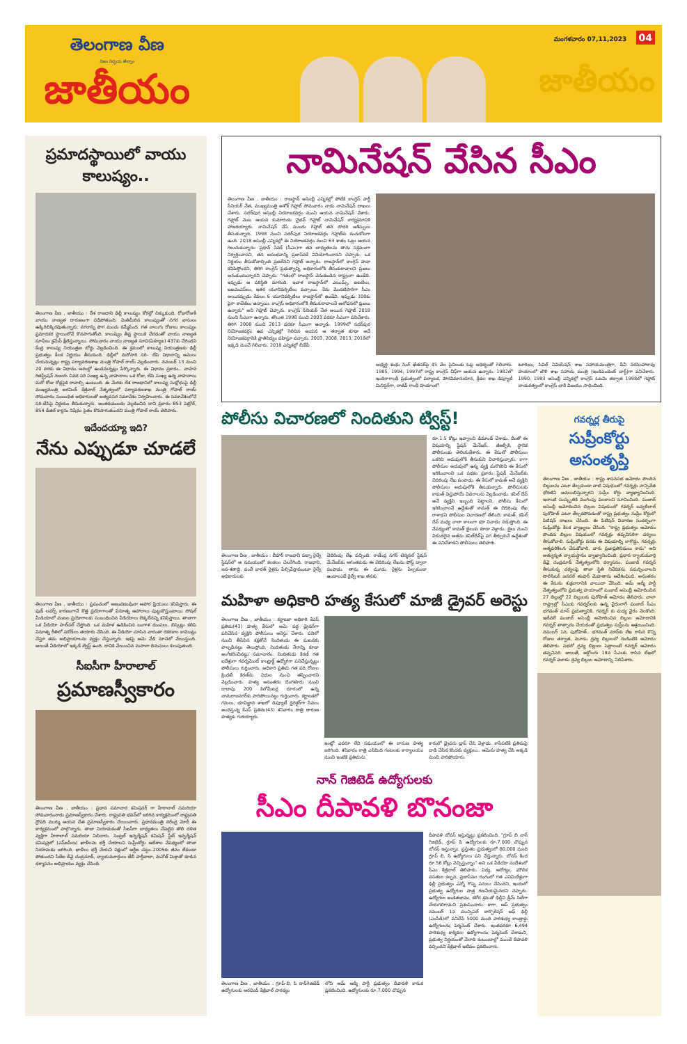తెలంగాణ వీణ
నిజం నిర్భయ తేల్చాం
జాతీయం
మంగళవారం 07,11,2023 04
జాతీయం
ప్రమాదస్థాయిలో వాయు కాలుష్యం..
తెలంగాణ వీణ , జాతీయం : దేశ రాజధాని ఢిల్లీ కాలుష్యం కోరల్లో చిక్కుకుంది. రోజురోజుకీ వాయు నాణ్యత దారుణంగా పడిపోతుంది. మితిమీరిన కాలుష్యంతో నగర వాసులు ఉక్కిరిబిక్కిరవుతున్నారు. నగరాన్ని పొగ మంచు కమ్మేసింది. గత నాలుగు రోజులు కాలుష్యం ప్రమాదకర స్థాయిలోనే కొనసాగుతోంది. కాలుష్యం తీవ్ర స్థాయికి చేరడంతో వాయు నాణ్యత సూచీలు క్రమేపీ క్షీణిస్తున్నాయి. సోమవారం వాయు నాణ్యత సూచి(ఏక్యూఐ) 437కు చేరిందని కేంద్ర కాలుష్య నియంత్రణ బోర్డు వెల్లడించింది. ఈ క్రమంలో కాలుష్య నియంత్రణకు ఢిల్లీ ప్రభుత్వం కీలక నిర్ణయం తీసుకుంది. ఢిల్లీలో మరోసారి సరి– బేసి విధానాన్ని అమలు చేయనున్నట్లు రాష్ట్ర పర్యావరణశాఖ మంత్రి గోపాల్ రాయ్ వెల్లడించారు. నవంబర్ 13 నుంచి 20 వరకు ఈ విధానం అమల్లో ఉండనున్నట్లు పేర్కొన్నారు. ఈ విధానం ప్రకారం.. వాహన రిజిస్ట్రేషన్ నంబరు చివర సరి సంఖ్య ఉన్న వాహనాలు ఒక రోజు, బేసి సంఖ్య ఉన్న వాహనాలు మరో రోజు రోడ్లపైకి రావాల్సి ఉంటుంది. ఈ మేరకు దేశ రాజధానిలో కాలుష్య సంక్షోభంపై ఢిల్లీ ముఖ్యమంత్రి అరవింద్ కేజ్రీవాల్ నేతృత్వంలో పర్యావరణశాఖ మంత్రి గోపాల్ రాయ్ సోమవారం సంబంధిత అధికారులతో అత్యవసర సమావేశం నిర్వహించారు. ఈ సమావేశంలోనే సరి-బేసిపై నిర్ణయం తీసుకున్నారు. అంతకుముందు వెల్లడించిన దాని ప్రకారం BS3 పెట్రోల్, BS4 డీజిల్ కార్లను నిషేధం సైతం కొనసాగుతుందని మంత్రి గోపాల్ రాయ్ తెలిపారు.
ఇదేందయ్యా ఇది?
నేను ఎప్పుడూ చూడలే
తెలంగాణ వీణ , జాతీయం : ప్రపంచంలో అణువణువునా ఆహార ప్రియులు కనిపిస్తారు. ఈ ఫుడ్ లవర్స్ కారణంగానే కొత్త ప్రయోగాలతో వినూత్న ఆహారాలు పుట్టుకొస్తుంటాయి సోషల్ మీడియాలో వంటల ప్రయోగాలకు సంబంధించిన వీడియోలు లెక్కలేనన్ని కనిపిస్తాయి. తాజాగా ఒక వీడియో హల్‌చల్ చేస్తోంది. ఒక మహిళ ఉడికించిన బంగాళ దుంపలు, బిస్కెట్లు కలిపి వినూత్న రీతిలో పకోడీలు తయారు చేసింది. ఈ వీడియో చూసిన వారంతా రకరకాల కామెంట్లు చేస్తూ తమ అభిప్రాయాలను వ్యక్తం చేస్తున్నారు. ఇకపై ఆమె వేడి నూనెలో వేయిస్తుంది. అయితే వీడియోలో ఇక్కడే ట్విస్ట్ ఉంది. దానికి వేయించిన మసాలా దినుసులు కలుపుతుంది.
సీఐసీగా హీరాలాల్
ప్రమాణస్వీకారం
తెలంగాణ వీణ , జాతీయం : ప్రధాన సమాచార కమిషనర్ గా హీరాలాల్ సమరియా సోమవారంనాడు ప్రమాణస్వీకారం చేశారు. రాష్ట్రపతి భవన్‌లో జరిగిన కార్యక్రమంలో రాష్ట్రపతి ద్రౌపది ముర్ము ఆయన చేత ప్రమాణస్వీకారం చేయించారు. ప్రధానమంత్రి నరేంద్ర మోదీ ఈ కార్యక్రమంలో పాల్గొన్నారు. తాజా నియామకంతో సీఐసీగా బాధ్యతలు చేపట్టిన తొలి దళిత వ్యక్తిగా హీరాలాల్ సమరియా నిలిచారు. సెంట్రల్ ఇన్ఫర్మేషన్ కమిషన్ స్టేట్ ఇన్ఫర్మేషన్ కమిషన్లలో (ఎస్ఐసీలు) ఖాళీలను భర్తీ చేయాలని సుప్రీంకోర్టు ఆదేశాల నేపథ్యంలో తాజా నియామకం జరిగింది. ఖాళీలు భర్తీ చేయని పక్షంలో ఆర్టీఐ చట్టం–2005కు జీవం లేకుండా పోతుందని సీజేఐ డీవై చంద్రచూడ్, న్యాయమూర్తులు జేబీ పార్దీవాలా, మనోజ్ మిశ్రాతో కూడిన ధర్మాసనం అభిప్రాయం వ్యక్తం చేసింది.
నామినేషన్ వేసిన సీఎం
తెలంగాణ వీణ , జాతీయం : రాజస్థాన్ అసెంబ్లీ ఎన్నికల్లో పోటీకి కాంగ్రెస్ పార్టీ సీనియర్ నేత, ముఖ్యమంత్రి అశోక్ గెహ్లాట్ సోమవారం నాడు నామినేషన్ దాఖలు చేశారు. సదర్‌పుర అసెంబ్లీ నియోజకవర్గం నుంచి ఆయన నామినేషన్ వేశారు. గెహ్లాట్ వెంట ఆయన కుమారుడు వైభవ్ గెహ్లాట్ నామినేషన్ కార్యక్రమానికి హాజరయ్యారు. నామినేషన్ వేసే ముందు గెహ్లాట్ తన సోదరి ఆశీస్సులు తీసుకున్నారు. 1998 నుంచి సదర్‌పుర నియోజకవర్గం గెహ్లాట్‌కు కంచుకోటగా ఉంది. 2018 అసెంబ్లీ ఎన్నికల్లో ఈ నియోజకవర్గం నుంచి 63 శాతం ఓట్లు ఆయన గెలుచుకున్నారు. ప్రధాన్ సేవక్ (సీఎం)గా తన బాధ్యతలను తాను సక్రమంగా నిర్వర్తించానని, తన అనుభవాన్ని ప్రజాసేవకే వినియోగించానని చెప్పారు. ఒక నిర్ణయం తీసుకోవాల్సింది ప్రజలేనని గెహ్లాట్ అన్నారు. రాజస్థాన్‌లో కాంగ్రెస్ హవా కనిపిస్తోందని, తిరిగి కాంగ్రెస్ ప్రభుత్వాన్ని అధికారంలోకి తీసుకురావాలని ప్రజలు అనుకుంటున్నారని చెప్పారు. "గతంలో రాజస్థాన్ వెనుకబడిన రాష్ట్రంగా ఉండేది. ఇప్పుడు ఆ పరిస్థితి మారింది. ఇవాళ రాజస్థాన్‌లో ఎయిమ్స్, ఐఐటీలు, ఐఐఎంఎస్‌లు, ఇతర యూనివర్సిటీలు వచ్చాయి. నేను మొదటిసారిగా సీఎం అయినప్పుడు కేవలం 6 యూనివర్సిటీలు రాజస్థాన్‌లో ఉండేవి. ఇప్పుడు 100కు పైగా కాలేజీలు ఉన్నాయి. కాంగ్రెస్ అధికారంలోకి తీసుకురావాలనే ఆలోచనలో ప్రజలు ఉన్నారు" అని గెహ్లాట్ చెప్పారు. కాంగ్రెస్ సీనియర్ నేత అయిన గెహ్లాట్ 2018 నుంచి సీఎంగా ఉన్నారు. తొలుత 1998 నుంచి 2003 వరకూ సీఎంగా పనిచేశారు. తిరిగి 2008 నుంచి 2013 వరకూ సీఎంగా ఉన్నారు. 1999లో సదర్‌పుర నియోజకవర్గం ఉప ఎన్నికల్లో గెలిచిన ఆయన ఆ తర్వాత కూడా అదే నియోజకవర్గానికి ప్రాతినిధ్యం వహిస్తూ వచ్చారు. 2003, 2008, 2013, 2018లో ఇక్కడి నుంచే గెలిచారు. 2018 ఎన్నికల్లో బీజేపీ
అభ్యర్థి శంభు సింగ్ ఖేతసర్‌పై 45 వేల పైచిలుకు ఓట్ల ఆధిక్యంతో గెలిచారు. 1985, 1994, 1997లో రాష్ట్ర కాంగ్రెస్ చీఫ్‌గా ఆయన ఉన్నారు. 1982లో ఇందిరాగాంధీ ప్రభుత్వంలో పర్యాటక, పౌరవిమానయాన, క్రీడల శాఖ డిప్యూటీ మినిస్టర్‌గా, రాజీవ్ గాంధీ హయాంలో
టూరిజం, సివిల్ ఏవియేషన్ శాఖ సహాయమంత్రిగా, పీవీ నరసింహారావు హయాంలో జౌళి శాఖ సహాయ మంత్రి (ఇండిపెండెంట్ చార్జ్)గా పనిచేశారు. 1990, 1993 అసెంబ్లీ ఎన్నికల్లో కాంగ్రెస్ ఓటమి తర్వాత 1998లో గెహ్లాట్ నాయకత్వంలో కాంగ్రెస్ భారీ విజయం సాధించింది.
పోలీసు విచారణలో నిందితుని ట్విస్ట్!
తెలంగాణ వీణ , జాతీయం : బీహార్ రాజధాని పట్నా రైల్వే స్టేషన్‌లో ఆ సమయంలో కలకలం చెలరేగింది. రాజధాని, జన-శతాబ్ది, వందే భారత్ రైళ్లను పేల్చివేస్తామంటూ రైల్వే అధికారులకు
బెదిరింపు లేఖ వచ్చింది. రాజేంద్ర నగర్ టెర్మినల్ స్టేషన్ మేనేజర్‌కు ఆగంతకుడు ఈ బెదిరింపు లేఖను పోస్ట్ ద్వారా పంపాడు. తాను ఈ మూడు రైళ్లను పేల్చకుండా ఉండాలంటే రైల్వే శాఖ తనకు
రూ.1.5 కోట్లు ఇవ్వాలని డిమాండ్ చేశాడు. దీంతో ఈ విషయాన్ని స్టేషన్ మేనేజర్.. జీఆర్పీకి, స్థానిక పోలీసులకు తెలియజేశారు. ఈ కేసులో పోలీసులు ఒకరిని అదుపులోకి తీసుకుని విచారిస్తున్నారు. కాగా పోలీసుల అదుపులో ఉన్న వ్యక్తి మరొకరిని ఈ కేసులో ఇరికించాలని ఒక పథకం ప్రకారం స్టేషన్ మేనేజర్‌కు బెదిరింపు లేఖ పంపాడు. ఈ కేసులో కామత్ అనే వ్యక్తిని పోలీసులు అదుపులోకి తీసుకున్నారు. పోలీసులకు కామత్ విస్తుపోయే వివరాలను వెల్లడించాడు. కపిల్ దేవ్ అనే వ్యక్తిని ఇబ్బంది పెట్టాలని, పోలీసు కేసులో ఇరికించాలనే ఉద్దేశంతో కామత్ ఈ బెదిరింపు లేఖ రాశాడని పోలీసుల విచారణలో తేలింది. కామత్, కపిల్ దేవ్ మధ్య చాలా కాలంగా భూ వివాదం నడుస్తోంది. ఈ నేపథ్యంలో కామత్ జైలుకు కూడా వెళ్లాడు. జైలు నుంచి విడుదలైన అతను కపిల్‌దేవ్‌పై పగ తీర్చుకునే ఉద్దేశంతో ఈ పనిచేశాడని పోలీసులు తెలిపారు.
మహిళా అధికారి హత్య కేసులో మాజీ డ్రైవర్ అరెస్టు
తెలంగాణ వీణ , జాతీయం : కర్ణాటకా అధికారి కేఎస్ ప్రతిమ(43) హత్య కేసులో ఆమె వద్ద డ్రైవర్‌గా పనిచేసిన వ్యక్తిని పోలీసులు అరెస్టు చేశారు. పనిలో నుంచి తీసేసిన కక్షతోనే నిందితుడు ఈ ఘటనకు పాల్పడినట్టు తెలుస్తోంది. నిందితుడు నేరాన్ని కూడా అంగీకరించినట్టు సమాచారం. నిందితుడు కిరణ్ గత ఐదేళ్లుగా గవర్నమెంట్ కాంట్రాక్ట్ ఉద్యోగిగా పనిచేస్తున్నట్టు పోలీసులు గుర్తించారు. అధికారి ప్రతిమ గత పది రోజుల క్రిందటే కిరణ్‌ను విధుల నుంచి తప్పించారని వెల్లడించారు. హత్య అనంతరం బెంగళూరు నుంచి దాదాపు 200 కిలోమీటర్ల దూరంలో ఉన్న చామరాజనగర్‌కు పారిపోయినట్టు గుర్తించారు. కర్ణాటకలో గనులు, భూవిజ్ఞాన శాఖలో డిప్యూటీ డైరెక్టర్‌గా సేవలు అందిస్తున్న కేఎస్ ప్రతిమ(43) శనివారం రాత్రి దారుణ హత్యకు గురయ్యారు.
ఇంట్లో ఎవరూ లేని సమయంలో ఈ దారుణ హత్య జరిగింది. శనివారం రాత్రి ఎనిమిది గంటలకు కార్యాలయం నుంచి ఇంటికి ప్రతిమను
కారులో డ్రైవరు డ్రాప్ చేసి వెళ్లాడు. కాసేపటికే ప్రతిమపై దాడి చేసిన కొందరు వ్యక్తులు.. ఆమెను హత్య చేసి అక్కడి నుంచి పారిపోయారు.
నాన్ గెజిటెడ్ ఉద్యోగులకు
సీఎం దీపావళి బొనంజా
తెలంగాణ వీణ , జాతీయం : గ్రూప్-బి, సి నాన్‌గెజిటెడ్ ఉద్యోగులకు అరవింద్ కేజ్రీవాల్ సారథ్యం
లోని ఆమ్ ఆద్మీ పార్టీ ప్రభుత్వం దీపావళి కానుక ప్రకటించింది. ఉద్యోగులకు రూ.7,000 చొప్పున
దీపావళి బోనస్ ఇస్తున్నట్టు ప్రకటించింది. "గ్రూప్ బి నాన్ గెజిటెడ్, గ్రూప్ సి ఉద్యోగులకు రూ.7,000 చొప్పున బోనస్ ఇస్తున్నాం. ప్రస్తుతం ప్రభుత్వంలో 80,000 మంది గ్రూప్ బి, సి ఉద్యోగులు పని చేస్తున్నారు. బోనస్ కింద రూ.56 కోట్లు వెచ్చిస్తున్నాం" అని ఒక వీడియో సందేశంలో సీఎం కేజ్రీవాల్ తెలిపారు. విద్య, ఆరోగ్యం, మౌలిక వసతుల కల్పన, ప్రజాసేవల రంగంలో గత ఎనిమిదేళ్లుగా ఢిల్లీ ప్రభుత్వం ఎన్నో గొప్ప పనులు చేసిందని, ఇందులో ప్రభుత్వ ఉద్యోగుల పాత్ర గణనీయమైనదని చెప్పారు. ఉద్యోగుల అంకితభావం, కఠోర శ్రమతో ఢిల్లీని డ్రీమ్ సిటీగా చేయగలిగామని ప్రశంసించారు. కాగా, ఆప్ ప్రభుత్వం నవంబర్ 1న మున్సిపల్ కార్పొరేషన్ ఆఫ్ ఢిల్లీ (ఎంసీడీ)లో పనిచేసే 5000 మంది పారిశుధ్య కాంట్రాక్టు ఉద్యోగులను పెర్మనెంట్ చేశారు. ఇంతవరకూ 6,494 పారిశుధ్య కార్మికుల ఉద్యోగాలను పెర్మనెంట్ చేశామని, ప్రభుత్వ నిర్ణయంతో వేలాది కుటుంబాల్లో ముందే దీపావళి వచ్చిందని కేజ్రీవాల్ ఇటీవల ప్రకటించారు.
గవర్నర్ల తీరుపై
సుప్రీంకోర్టు అసంతృప్తి
తెలంగాణ వీణ , జాతీయం : రాష్ట్ర శాసనసభ ఆమోదం పొందిన బిల్లులను ఎటూ తేల్చకుండా వాటి విషయంలో గవర్నర్లు నాన్చివేత ధోరణిని అవలంబిస్తున్నారని సుప్రీం కోర్టు వ్యాఖ్యానించింది. ఇలాంటి సంస్కృతికి ముగింపు పలకాలని సూచించింది. పంజాబ్ అసెంబ్లీ ఆమోదించిన బిల్లుల విషయంలో గవర్నర్ బన్వరీలాల్ పురోహిత్ ఎటూ తేల్చకపోవడంతో రాష్ట్ర ప్రభుత్వం సుప్రీం కోర్టులో పిటిషన్ దాఖలు చేసింది. ఈ పిటిషన్ విచారణ సందర్భంగా సుప్రీంకోర్టు కీలక వ్యాఖ్యలు చేసింది. "రాష్ట్ర ప్రభుత్వం ఆమోదం పొందిన బిల్లుల విషయంలో గవర్నర్లు తప్పనిసరిగా చర్యలు తీసుకోవాలి. సుప్రీంకోర్టు వరకు ఈ విషయాల్ని లాగొద్దు. గవర్నర్లు ఆత్మపరిశీలన చేసుకోవాలి. వారు ప్రజాప్రతినిధులు కాదు" అని అత్యున్నత న్యాయస్థానం వ్యాఖ్యానించింది. ప్రధాన న్యాయమూర్తి డీవై చంద్రచూడ్ నేతృత్వంలోని ధర్మాసనం, పంజాబ్ గవర్నర్ తీసుకున్న చర్యలపై తాజా స్థితి నివేదికను సమర్పించాలని సొలిసిటర్ జనరల్ తుషార్ మెహతాను ఆదేశించింది. అనంతరం ఈ కేసును శుక్రవారానికి వాయిదా వేసింది. ఆమ్ ఆద్మీ పార్టీ నేతృత్వంలోని ప్రభుత్వ హయాంలో పంజాబ్ అసెంబ్లీ ఆమోదించిన 27 బిల్లుల్లో 22 బిల్లులకు పురోహిత్ ఆమోదం తెలిపారు. చాలా రాష్ట్రాల్లో సీఎంకు గవర్నర్‌లకు ఉన్న వైరంలాగే పంజాబ్ సీఎం భగవంత్ మాన్ ప్రభుత్వానికి, గవర్నర్ కు మధ్య వైరం నెలకొంది. ఇటీవలే పంజాబ్ అసెంబ్లీ ఆమోదించిన బిల్లుల ఆమోదానికి గవర్నర్ తాత్సారం చేయడంతో ప్రభుత్వం సుప్రీంను ఆశ్రయించింది. నవంబర్ 1న, పురోహిత్.. భగవంత్ మాన్‌కు లేఖ రాసిన కొన్ని రోజుల తర్వాత, మూడు ద్రవ్య బిల్లులలో రెండింటికి ఆమోదం తెలిపారు. సభలో ద్రవ్య బిల్లులు పెట్టాలంటే గవర్నర్ ఆమోదం తప్పనిసరి. అయితే, అక్టోబరు 19న సీఎంకు రాసిన లేఖలో గవర్నర్ మూడు ద్రవ్య బిల్లుల ఆమోదాన్ని నిలిపేశారు.